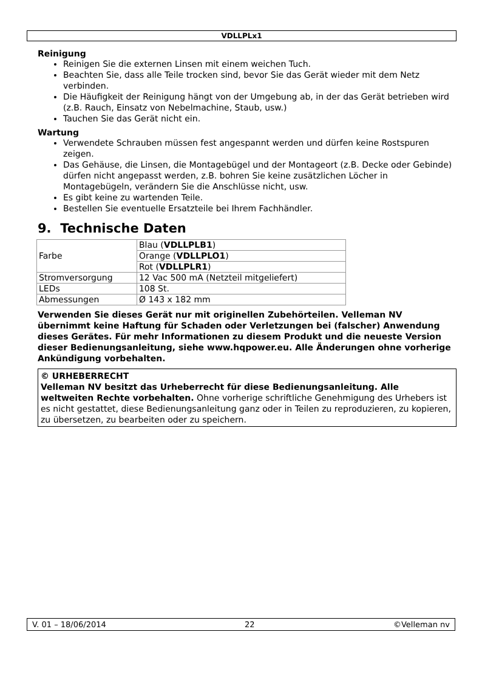VDLLPLx1
Reinigung
Reinigen Sie die externen Linsen mit einem weichen Tuch.
Beachten Sie, dass alle Teile trocken sind, bevor Sie das Gerät wieder mit dem Netz verbinden.
Die Häufigkeit der Reinigung hängt von der Umgebung ab, in der das Gerät betrieben wird (z.B. Rauch, Einsatz von Nebelmachine, Staub, usw.)
Tauchen Sie das Gerät nicht ein.
Wartung
Verwendete Schrauben müssen fest angespannt werden und dürfen keine Rostspuren zeigen.
Das Gehäuse, die Linsen, die Montagebügel und der Montageort (z.B. Decke oder Gebinde) dürfen nicht angepasst werden, z.B. bohren Sie keine zusätzlichen Löcher in Montagebügeln, verändern Sie die Anschlüsse nicht, usw.
Es gibt keine zu wartenden Teile.
Bestellen Sie eventuelle Ersatzteile bei Ihrem Fachhändler.
9. Technische Daten
| Farbe | Blau ( VDLLPLB1 ) |
| | Orange ( VDLLPLO1 ) |
| | Rot ( VDLLPLR1 ) |
| Stromversorgung | 12 Vac 500 mA (Netzteil mitgeliefert) |
| LEDs | 108 St. |
| Abmessungen | Ø 143 x 182 mm |
Verwenden Sie dieses Gerät nur mit originellen Zubehörteilen. Velleman NV übernimmt keine Haftung für Schaden oder Verletzungen bei (falscher) Anwendung dieses Gerätes. Für mehr Informationen zu diesem Produkt und die neueste Version dieser Bedienungsanleitung, siehe www.hqpower.eu. Alle Änderungen ohne vorherige Ankündigung vorbehalten.
© URHEBERRECHT
Velleman NV besitzt das Urheberrecht für diese Bedienungsanleitung. Alle weltweiten Rechte vorbehalten. Ohne vorherige schriftliche Genehmigung des Urhebers ist es nicht gestattet, diese Bedienungsanleitung ganz oder in Teilen zu reproduzieren, zu kopieren, zu übersetzen, zu bearbeiten oder zu speichern.
V. 01 – 18/06/2014 22 ©Velleman nv